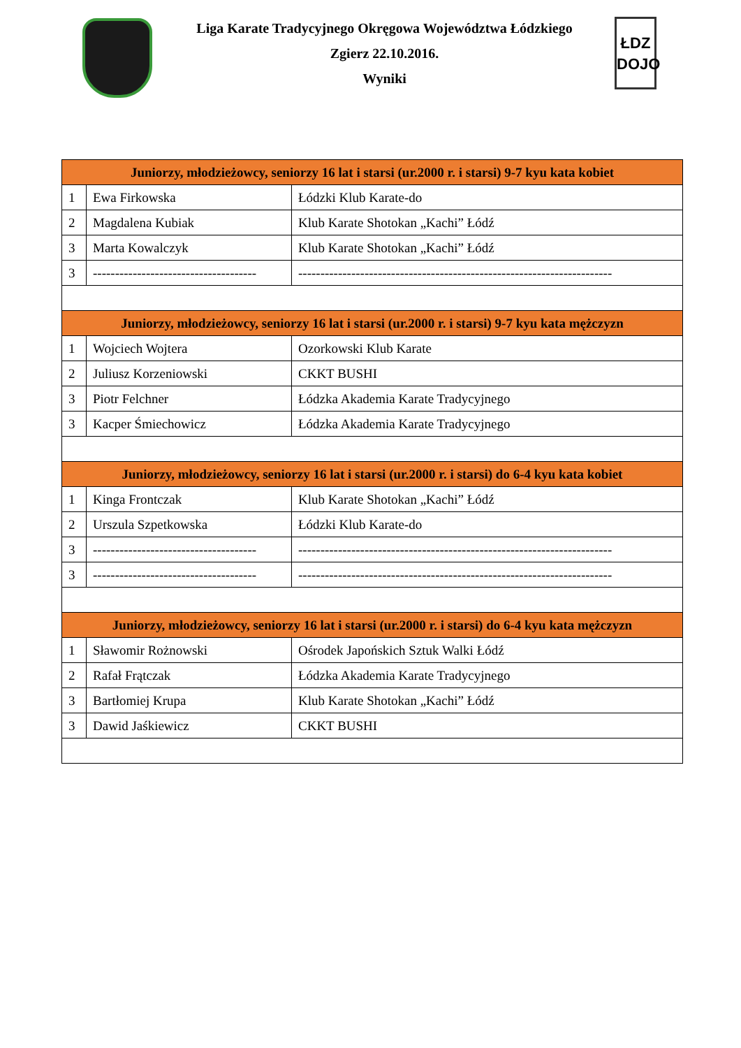Liga Karate Tradycyjnego Okręgowa Województwa Łódzkiego
Zgierz 22.10.2016.
Wyniki
ŁDZ
DOJO
| Juniorzy, młodzieżowcy, seniorzy 16 lat i starsi (ur.2000 r. i starsi) 9-7 kyu kata kobiet | | |
| --- | --- | --- |
| 1 | Ewa Firkowska | Łódzki Klub Karate-do |
| 2 | Magdalena Kubiak | Klub Karate Shotokan „Kachi” Łódź |
| 3 | Marta Kowalczyk | Klub Karate Shotokan „Kachi” Łódź |
| 3 | ------------------------------------- | ----------------------------------------------------------------------- |
| Juniorzy, młodzieżowcy, seniorzy 16 lat i starsi (ur.2000 r. i starsi) 9-7 kyu kata mężczyzn | | |
| 1 | Wojciech Wojtera | Ozorkowski Klub Karate |
| 2 | Juliusz Korzeniowski | CKKT BUSHI |
| 3 | Piotr Felchner | Łódzka Akademia Karate Tradycyjnego |
| 3 | Kacper Śmiechowicz | Łódzka Akademia Karate Tradycyjnego |
| Juniorzy, młodzieżowcy, seniorzy 16 lat i starsi (ur.2000 r. i starsi) do 6-4 kyu kata kobiet | | |
| 1 | Kinga Frontczak | Klub Karate Shotokan „Kachi” Łódź |
| 2 | Urszula Szpetkowska | Łódzki Klub Karate-do |
| 3 | ------------------------------------- | ----------------------------------------------------------------------- |
| 3 | ------------------------------------- | ----------------------------------------------------------------------- |
| Juniorzy, młodzieżowcy, seniorzy 16 lat i starsi (ur.2000 r. i starsi) do 6-4 kyu kata mężczyzn | | |
| 1 | Sławomir Rożnowski | Ośrodek Japońskich Sztuk Walki Łódź |
| 2 | Rafał Frątczak | Łódzka Akademia Karate Tradycyjnego |
| 3 | Bartłomiej Krupa | Klub Karate Shotokan „Kachi” Łódź |
| 3 | Dawid Jaśkiewicz | CKKT BUSHI |